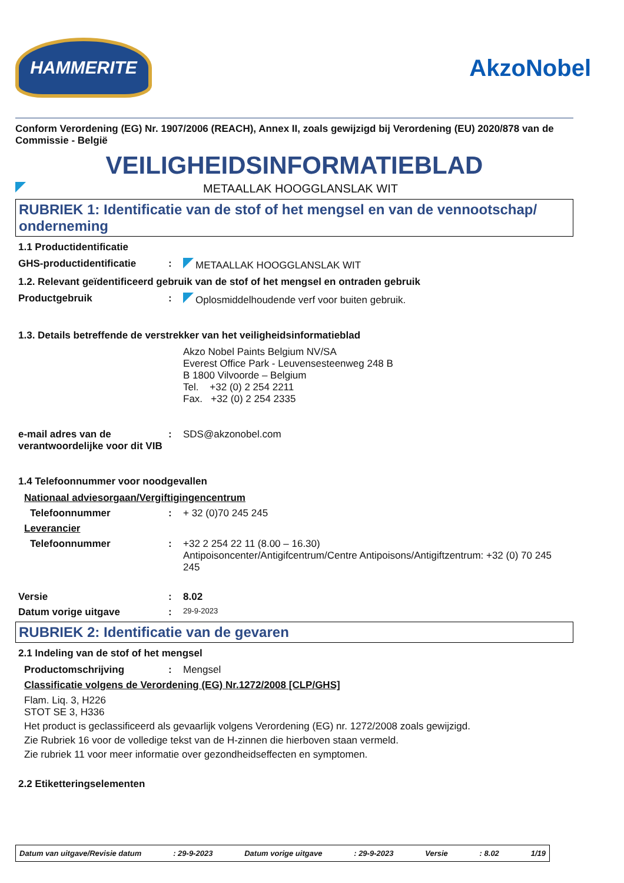HAMMERITE
AkzoNobel
Conform Verordening (EG) Nr. 1907/2006 (REACH), Annex II, zoals gewijzigd bij Verordening (EU) 2020/878 van de Commissie - België
VEILIGHEIDSINFORMATIEBLAD
METAALLAK HOOGGLANSLAK WIT
RUBRIEK 1: Identificatie van de stof of het mengsel en van de vennootschap/ onderneming
1.1 Productidentificatie
GHS-productidentificatie : METAALLAK HOOGGLANSLAK WIT
1.2. Relevant geïdentificeerd gebruik van de stof of het mengsel en ontraden gebruik
Productgebruik : Oplosmiddelhoudende verf voor buiten gebruik.
1.3. Details betreffende de verstrekker van het veiligheidsinformatieblad
Akzo Nobel Paints Belgium NV/SA
Everest Office Park - Leuvensesteenweg 248 B
B 1800 Vilvoorde – Belgium
Tel. +32 (0) 2 254 2211
Fax. +32 (0) 2 254 2335
e-mail adres van de verantwoordelijke voor dit VIB
: SDS@akzonobel.com
1.4 Telefoonnummer voor noodgevallen
Nationaal adviesorgaan/Vergiftigingencentrum
Telefoonnummer : + 32 (0)70 245 245
Leverancier
Telefoonnummer : +32 2 254 22 11 (8.00 – 16.30)
Antipoisoncenter/Antigifcentrum/Centre Antipoisons/Antigiftzentrum: +32 (0) 70 245 245
Versie : 8.02
Datum vorige uitgave :
29-9-2023
RUBRIEK 2: Identificatie van de gevaren
2.1 Indeling van de stof of het mengsel
Productomschrijving : Mengsel
Classificatie volgens de Verordening (EG) Nr.1272/2008 [CLP/GHS]
Flam. Liq. 3, H226
STOT SE 3, H336
Het product is geclassificeerd als gevaarlijk volgens Verordening (EG) nr. 1272/2008 zoals gewijzigd.
Zie Rubriek 16 voor de volledige tekst van de H-zinnen die hierboven staan vermeld.
Zie rubriek 11 voor meer informatie over gezondheidseffecten en symptomen.
2.2 Etiketteringselementen
Datum van uitgave/Revisie datum: 29-9-2023 Datum vorige uitgave: 29-9-2023 Versie: 8.02 1/19